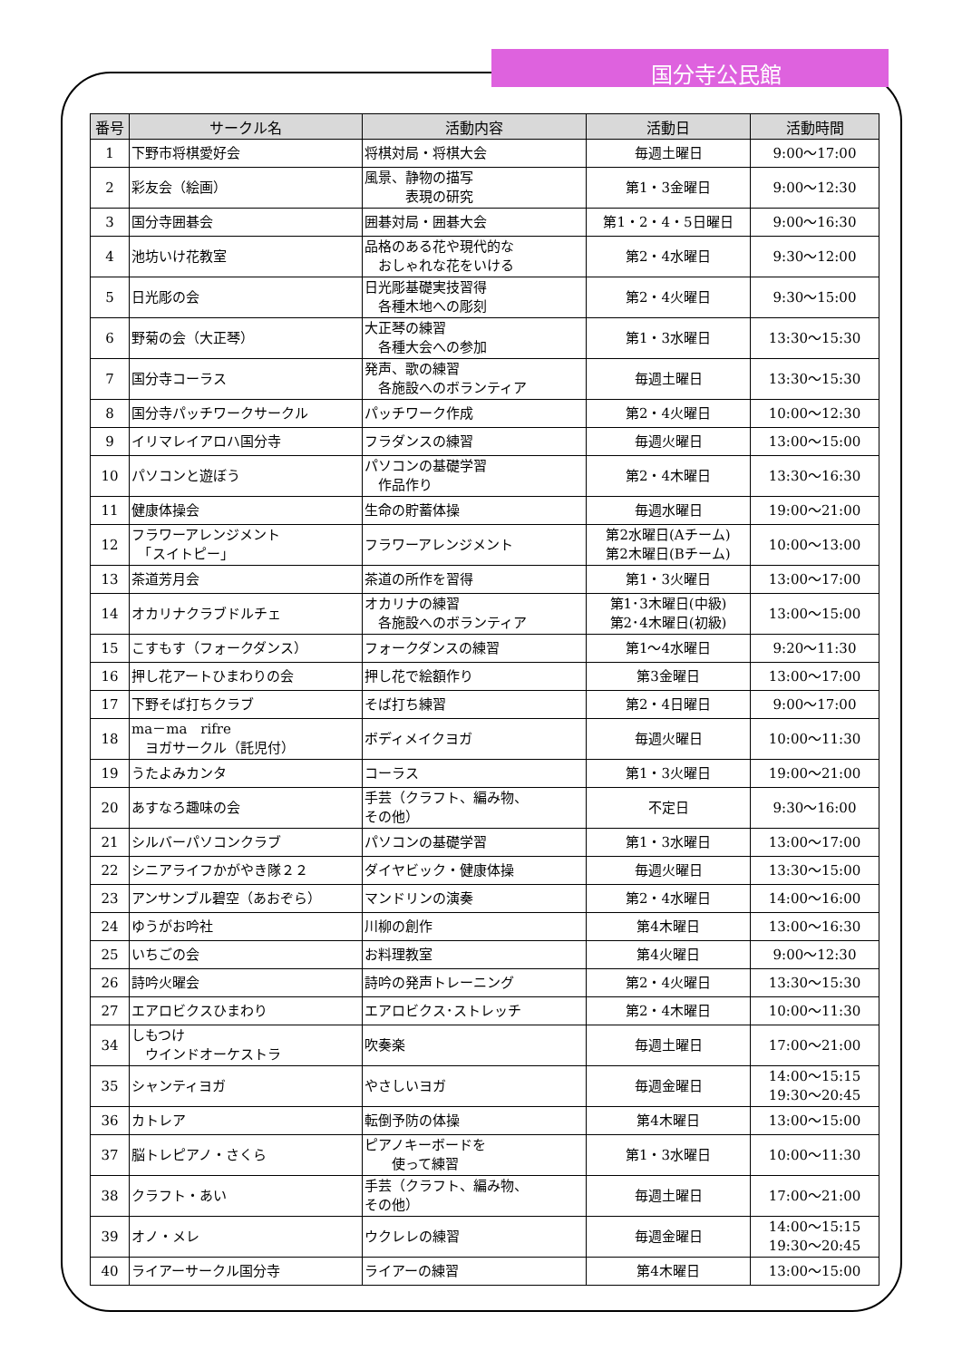国分寺公民館
| 番号 | サークル名 | 活動内容 | 活動日 | 活動時間 |
| --- | --- | --- | --- | --- |
| 1 | 下野市将棋愛好会 | 将棋対局・将棋大会 | 毎週土曜日 | 9:00～17:00 |
| 2 | 彩友会（絵画） | 風景、静物の描写 表現の研究 | 第1・3金曜日 | 9:00～12:30 |
| 3 | 国分寺囲碁会 | 囲碁対局・囲碁大会 | 第1・2・4・5日曜日 | 9:00～16:30 |
| 4 | 池坊いけ花教室 | 品格のある花や現代的な おしゃれな花をいける | 第2・4水曜日 | 9:30～12:00 |
| 5 | 日光彫の会 | 日光彫基礎実技習得 各種木地への彫刻 | 第2・4火曜日 | 9:30～15:00 |
| 6 | 野菊の会（大正琴） | 大正琴の練習 各種大会への参加 | 第1・3水曜日 | 13:30～15:30 |
| 7 | 国分寺コーラス | 発声、歌の練習 各施設へのボランティア | 毎週土曜日 | 13:30～15:30 |
| 8 | 国分寺パッチワークサークル | パッチワーク作成 | 第2・4火曜日 | 10:00～12:30 |
| 9 | イリマレイアロハ国分寺 | フラダンスの練習 | 毎週火曜日 | 13:00～15:00 |
| 10 | パソコンと遊ぼう | パソコンの基礎学習 作品作り | 第2・4木曜日 | 13:30～16:30 |
| 11 | 健康体操会 | 生命の貯蓄体操 | 毎週水曜日 | 19:00～21:00 |
| 12 | フラワーアレンジメント 「スイトピー」 | フラワーアレンジメント | 第2水曜日(Aチーム) 第2木曜日(Bチーム) | 10:00～13:00 |
| 13 | 茶道芳月会 | 茶道の所作を習得 | 第1・3火曜日 | 13:00～17:00 |
| 14 | オカリナクラブドルチェ | オカリナの練習 各施設へのボランティア | 第1･3木曜日(中級) 第2･4木曜日(初級) | 13:00～15:00 |
| 15 | こすもす（フォークダンス） | フォークダンスの練習 | 第1～4水曜日 | 9:20～11:30 |
| 16 | 押し花アートひまわりの会 | 押し花で絵額作り | 第3金曜日 | 13:00～17:00 |
| 17 | 下野そば打ちクラブ | そば打ち練習 | 第2・4日曜日 | 9:00～17:00 |
| 18 | ma－ma rifre ヨガサークル（託児付） | ボディメイクヨガ | 毎週火曜日 | 10:00～11:30 |
| 19 | うたよみカンタ | コーラス | 第1・3火曜日 | 19:00～21:00 |
| 20 | あすなろ趣味の会 | 手芸（クラフト、編み物、 その他） | 不定日 | 9:30～16:00 |
| 21 | シルバーパソコンクラブ | パソコンの基礎学習 | 第1・3水曜日 | 13:00～17:00 |
| 22 | シニアライフかがやき隊２２ | ダイヤビック・健康体操 | 毎週火曜日 | 13:30～15:00 |
| 23 | アンサンブル碧空（あおぞら） | マンドリンの演奏 | 第2・4水曜日 | 14:00～16:00 |
| 24 | ゆうがお吟社 | 川柳の創作 | 第4木曜日 | 13:00～16:30 |
| 25 | いちごの会 | お料理教室 | 第4火曜日 | 9:00～12:30 |
| 26 | 詩吟火曜会 | 詩吟の発声トレーニング | 第2・4火曜日 | 13:30～15:30 |
| 27 | エアロビクスひまわり | エアロビクス･ストレッチ | 第2・4木曜日 | 10:00～11:30 |
| 34 | しもつけ ウインドオーケストラ | 吹奏楽 | 毎週土曜日 | 17:00～21:00 |
| 35 | シャンティヨガ | やさしいヨガ | 毎週金曜日 | 14:00～15:15 19:30～20:45 |
| 36 | カトレア | 転倒予防の体操 | 第4木曜日 | 13:00～15:00 |
| 37 | 脳トレピアノ・さくら | ピアノキーボードを 使って練習 | 第1・3水曜日 | 10:00～11:30 |
| 38 | クラフト・あい | 手芸（クラフト、編み物、 その他） | 毎週土曜日 | 17:00～21:00 |
| 39 | オノ・メレ | ウクレレの練習 | 毎週金曜日 | 14:00～15:15 19:30～20:45 |
| 40 | ライアーサークル国分寺 | ライアーの練習 | 第4木曜日 | 13:00～15:00 |